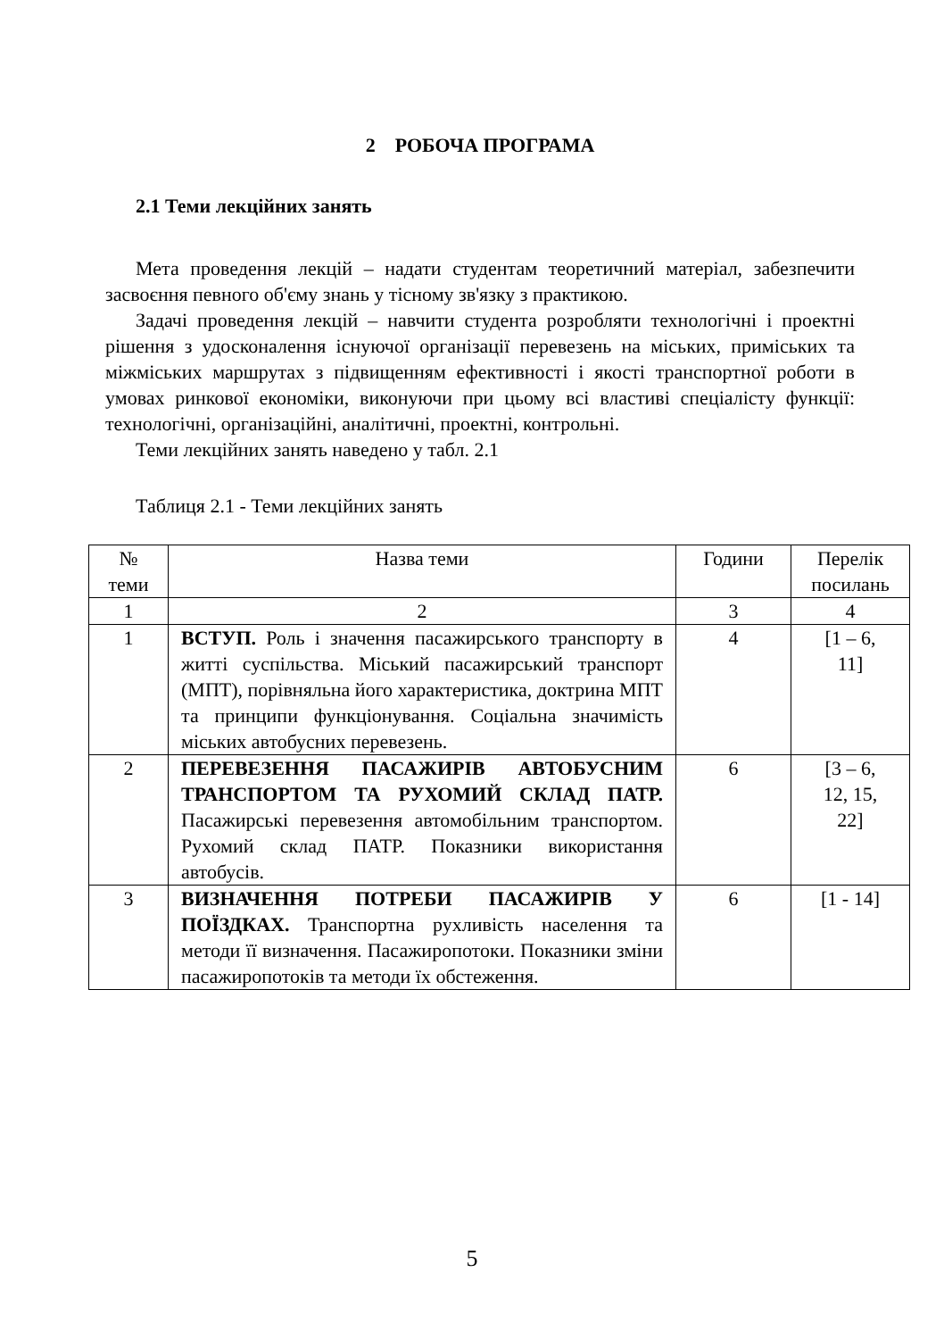2 РОБОЧА ПРОГРАМА
2.1 Теми лекційних занять
Мета проведення лекцій – надати студентам теоретичний матеріал, забезпечити засвоєння певного об'єму знань у тісному зв'язку з практикою.
Задачі проведення лекцій – навчити студента розробляти технологічні і проектні рішення з удосконалення існуючої організації перевезень на міських, приміських та міжміських маршрутах з підвищенням ефективності і якості транспортної роботи в умовах ринкової економіки, виконуючи при цьому всі властиві спеціалісту функції: технологічні, організаційні, аналітичні, проектні, контрольні.
Теми лекційних занять наведено у табл. 2.1
Таблиця 2.1 - Теми лекційних занять
| № теми | Назва теми | Години | Перелік посилань |
| --- | --- | --- | --- |
| 1 | 2 | 3 | 4 |
| 1 | ВСТУП. Роль і значення пасажирського транспорту в житті суспільства. Міський пасажирський транспорт (МПТ), порівняльна його характеристика, доктрина МПТ та принципи функціонування. Соціальна значимість міських автобусних перевезень. | 4 | [1 – 6, 11] |
| 2 | ПЕРЕВЕЗЕННЯ ПАСАЖИРІВ АВТОБУСНИМ ТРАНСПОРТОМ ТА РУХОМИЙ СКЛАД ПАТР. Пасажирські перевезення автомобільним транспортом. Рухомий склад ПАТР. Показники використання автобусів. | 6 | [3 – 6, 12, 15, 22] |
| 3 | ВИЗНАЧЕННЯ ПОТРЕБИ ПАСАЖИРІВ У ПОЇЗДКАХ. Транспортна рухливість населення та методи її визначення. Пасажиропотоки. Показники зміни пасажиропотоків та методи їх обстеження. | 6 | [1 - 14] |
5